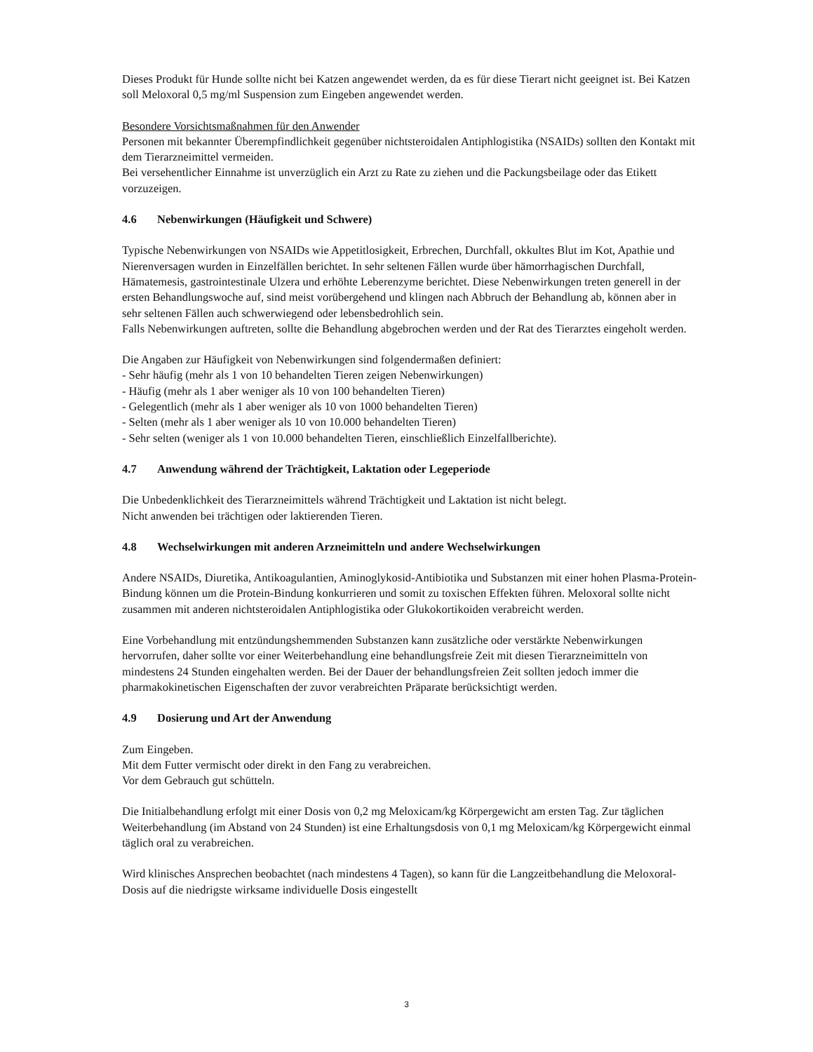Dieses Produkt für Hunde sollte nicht bei Katzen angewendet werden, da es für diese Tierart nicht geeignet ist. Bei Katzen soll Meloxoral 0,5 mg/ml Suspension zum Eingeben angewendet werden.
Besondere Vorsichtsmaßnahmen für den Anwender
Personen mit bekannter Überempfindlichkeit gegenüber nichtsteroidalen Antiphlogistika (NSAIDs) sollten den Kontakt mit dem Tierarzneimittel vermeiden.
Bei versehentlicher Einnahme ist unverzüglich ein Arzt zu Rate zu ziehen und die Packungsbeilage oder das Etikett vorzuzeigen.
4.6 Nebenwirkungen (Häufigkeit und Schwere)
Typische Nebenwirkungen von NSAIDs wie Appetitlosigkeit, Erbrechen, Durchfall, okkultes Blut im Kot, Apathie und Nierenversagen wurden in Einzelfällen berichtet. In sehr seltenen Fällen wurde über hämorrhagischen Durchfall, Hämatemesis, gastrointestinale Ulzera und erhöhte Leberenzyme berichtet. Diese Nebenwirkungen treten generell in der ersten Behandlungswoche auf, sind meist vorübergehend und klingen nach Abbruch der Behandlung ab, können aber in sehr seltenen Fällen auch schwerwiegend oder lebensbedrohlich sein.
Falls Nebenwirkungen auftreten, sollte die Behandlung abgebrochen werden und der Rat des Tierarztes eingeholt werden.
Die Angaben zur Häufigkeit von Nebenwirkungen sind folgendermaßen definiert:
- Sehr häufig (mehr als 1 von 10 behandelten Tieren zeigen Nebenwirkungen)
- Häufig (mehr als 1 aber weniger als 10 von 100 behandelten Tieren)
- Gelegentlich (mehr als 1 aber weniger als 10 von 1000 behandelten Tieren)
- Selten (mehr als 1 aber weniger als 10 von 10.000 behandelten Tieren)
- Sehr selten (weniger als 1 von 10.000 behandelten Tieren, einschließlich Einzelfallberichte).
4.7 Anwendung während der Trächtigkeit, Laktation oder Legeperiode
Die Unbedenklichkeit des Tierarzneimittels während Trächtigkeit und Laktation ist nicht belegt.
Nicht anwenden bei trächtigen oder laktierenden Tieren.
4.8 Wechselwirkungen mit anderen Arzneimitteln und andere Wechselwirkungen
Andere NSAIDs, Diuretika, Antikoagulantien, Aminoglykosid-Antibiotika und Substanzen mit einer hohen Plasma-Protein-Bindung können um die Protein-Bindung konkurrieren und somit zu toxischen Effekten führen. Meloxoral sollte nicht zusammen mit anderen nichtsteroidalen Antiphlogistika oder Glukokortikoiden verabreicht werden.
Eine Vorbehandlung mit entzündungshemmenden Substanzen kann zusätzliche oder verstärkte Nebenwirkungen hervorrufen, daher sollte vor einer Weiterbehandlung eine behandlungsfreie Zeit mit diesen Tierarzneimitteln von mindestens 24 Stunden eingehalten werden. Bei der Dauer der behandlungsfreien Zeit sollten jedoch immer die pharmakokinetischen Eigenschaften der zuvor verabreichten Präparate berücksichtigt werden.
4.9 Dosierung und Art der Anwendung
Zum Eingeben.
Mit dem Futter vermischt oder direkt in den Fang zu verabreichen.
Vor dem Gebrauch gut schütteln.
Die Initialbehandlung erfolgt mit einer Dosis von 0,2 mg Meloxicam/kg Körpergewicht am ersten Tag. Zur täglichen Weiterbehandlung (im Abstand von 24 Stunden) ist eine Erhaltungsdosis von 0,1 mg Meloxicam/kg Körpergewicht einmal täglich oral zu verabreichen.
Wird klinisches Ansprechen beobachtet (nach mindestens 4 Tagen), so kann für die Langzeitbehandlung die Meloxoral-Dosis auf die niedrigste wirksame individuelle Dosis eingestellt
3